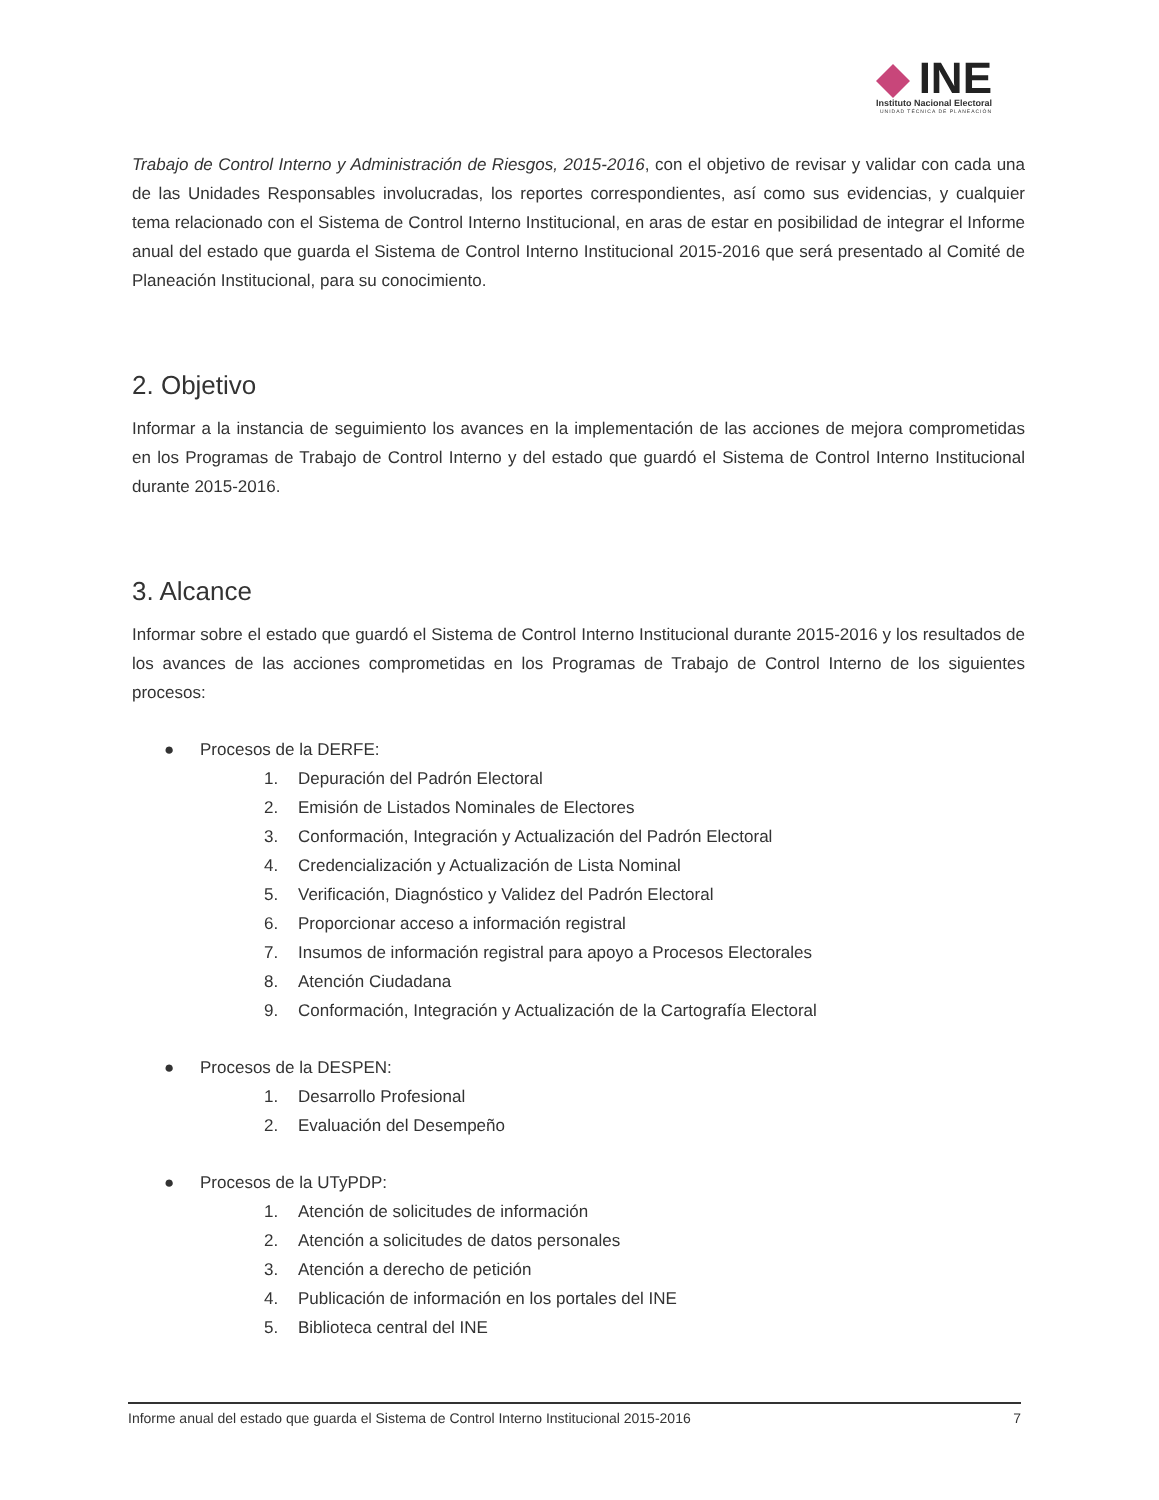INE
Instituto Nacional Electoral
UNIDAD TÉCNICA DE PLANEACIÓN
Trabajo de Control Interno y Administración de Riesgos, 2015-2016, con el objetivo de revisar y validar con cada una de las Unidades Responsables involucradas, los reportes correspondientes, así como sus evidencias, y cualquier tema relacionado con el Sistema de Control Interno Institucional, en aras de estar en posibilidad de integrar el Informe anual del estado que guarda el Sistema de Control Interno Institucional 2015-2016 que será presentado al Comité de Planeación Institucional, para su conocimiento.
2. Objetivo
Informar a la instancia de seguimiento los avances en la implementación de las acciones de mejora comprometidas en los Programas de Trabajo de Control Interno y del estado que guardó el Sistema de Control Interno Institucional durante 2015-2016.
3. Alcance
Informar sobre el estado que guardó el Sistema de Control Interno Institucional durante 2015-2016 y los resultados de los avances de las acciones comprometidas en los Programas de Trabajo de Control Interno de los siguientes procesos:
● Procesos de la DERFE:
1. Depuración del Padrón Electoral
2. Emisión de Listados Nominales de Electores
3. Conformación, Integración y Actualización del Padrón Electoral
4. Credencialización y Actualización de Lista Nominal
5. Verificación, Diagnóstico y Validez del Padrón Electoral
6. Proporcionar acceso a información registral
7. Insumos de información registral para apoyo a Procesos Electorales
8. Atención Ciudadana
9. Conformación, Integración y Actualización de la Cartografía Electoral
● Procesos de la DESPEN:
1. Desarrollo Profesional
2. Evaluación del Desempeño
● Procesos de la UTyPDP:
1. Atención de solicitudes de información
2. Atención a solicitudes de datos personales
3. Atención a derecho de petición
4. Publicación de información en los portales del INE
5. Biblioteca central del INE
Informe anual del estado que guarda el Sistema de Control Interno Institucional 2015-2016 7